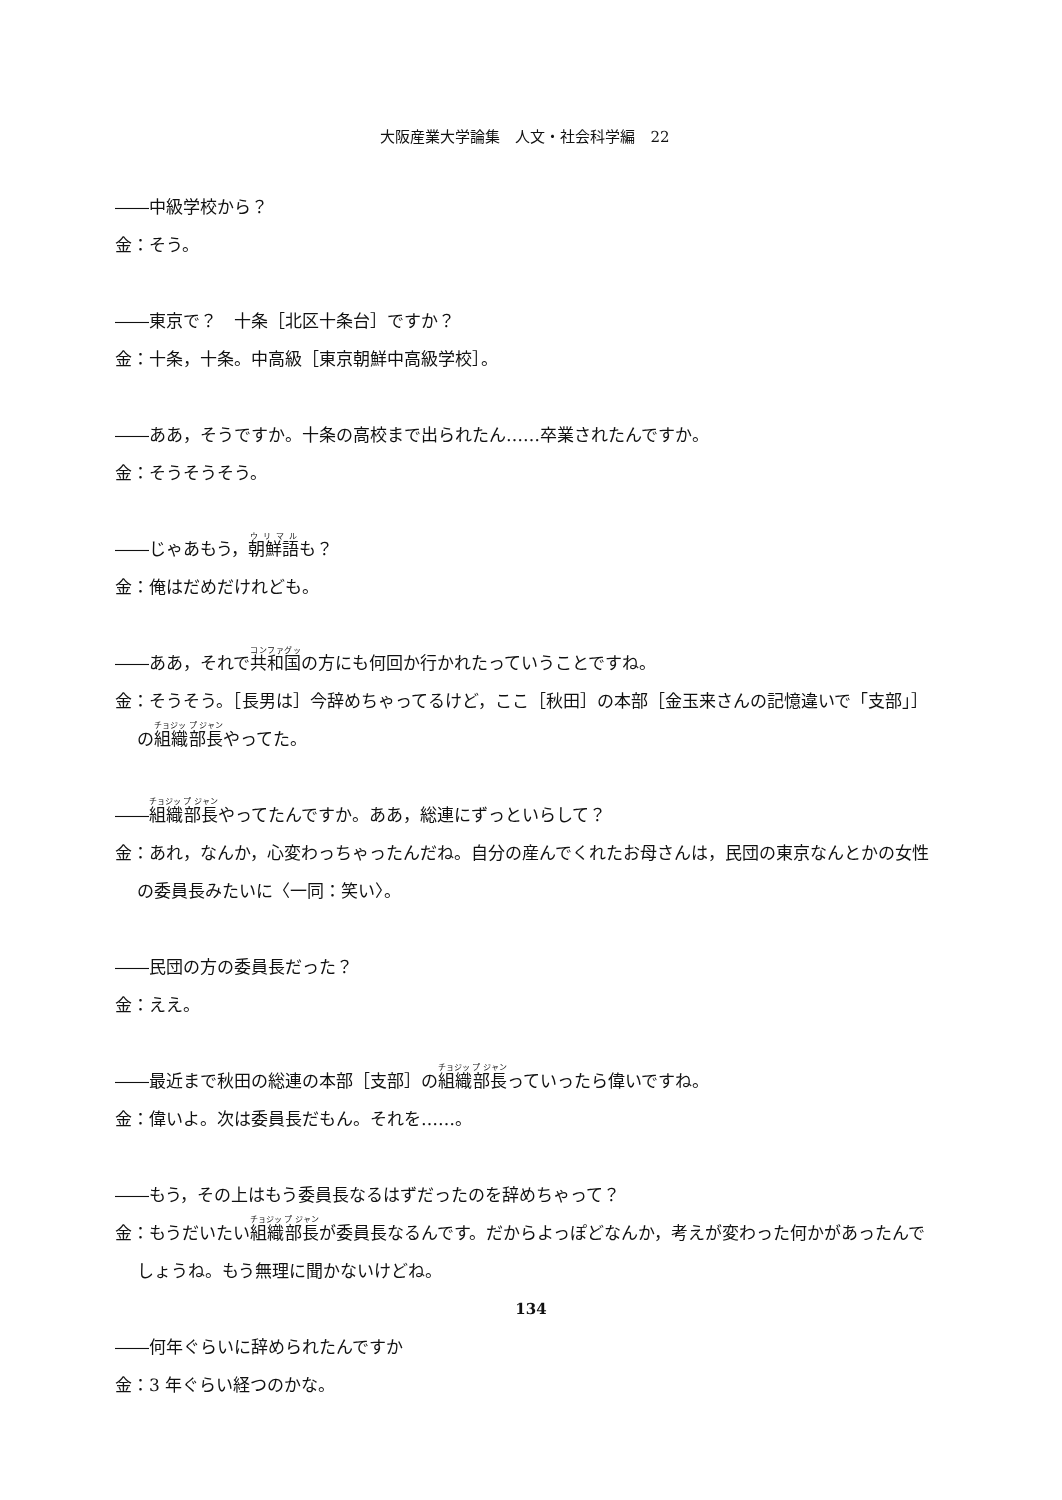大阪産業大学論集　人文・社会科学編　22
――中級学校から？
金：そう。
――東京で？　十条［北区十条台］ですか？
金：十条，十条。中高級［東京朝鮮中高級学校］。
――ああ，そうですか。十条の高校まで出られたん……卒業されたんですか。
金：そうそうそう。
――じゃあもう，朝鮮語も？
金：俺はだめだけれども。
――ああ，それで共和国の方にも何回か行かれたっていうことですね。
金：そうそう。［長男は］今辞めちゃってるけど，ここ［秋田］の本部［金玉来さんの記憶違いで「支部」］の組織部長やってた。
――組織部長やってたんですか。ああ，総連にずっといらして？
金：あれ，なんか，心変わっちゃったんだね。自分の産んでくれたお母さんは，民団の東京なんとかの女性の委員長みたいに〈一同：笑い〉。
――民団の方の委員長だった？
金：ええ。
――最近まで秋田の総連の本部［支部］の組織部長っていったら偉いですね。
金：偉いよ。次は委員長だもん。それを……。
――もう，その上はもう委員長なるはずだったのを辞めちゃって？
金：もうだいたい組織部長が委員長なるんです。だからよっぽどなんか，考えが変わった何かがあったんでしょうね。もう無理に聞かないけどね。
――何年ぐらいに辞められたんですか
金：3 年ぐらい経つのかな。
134